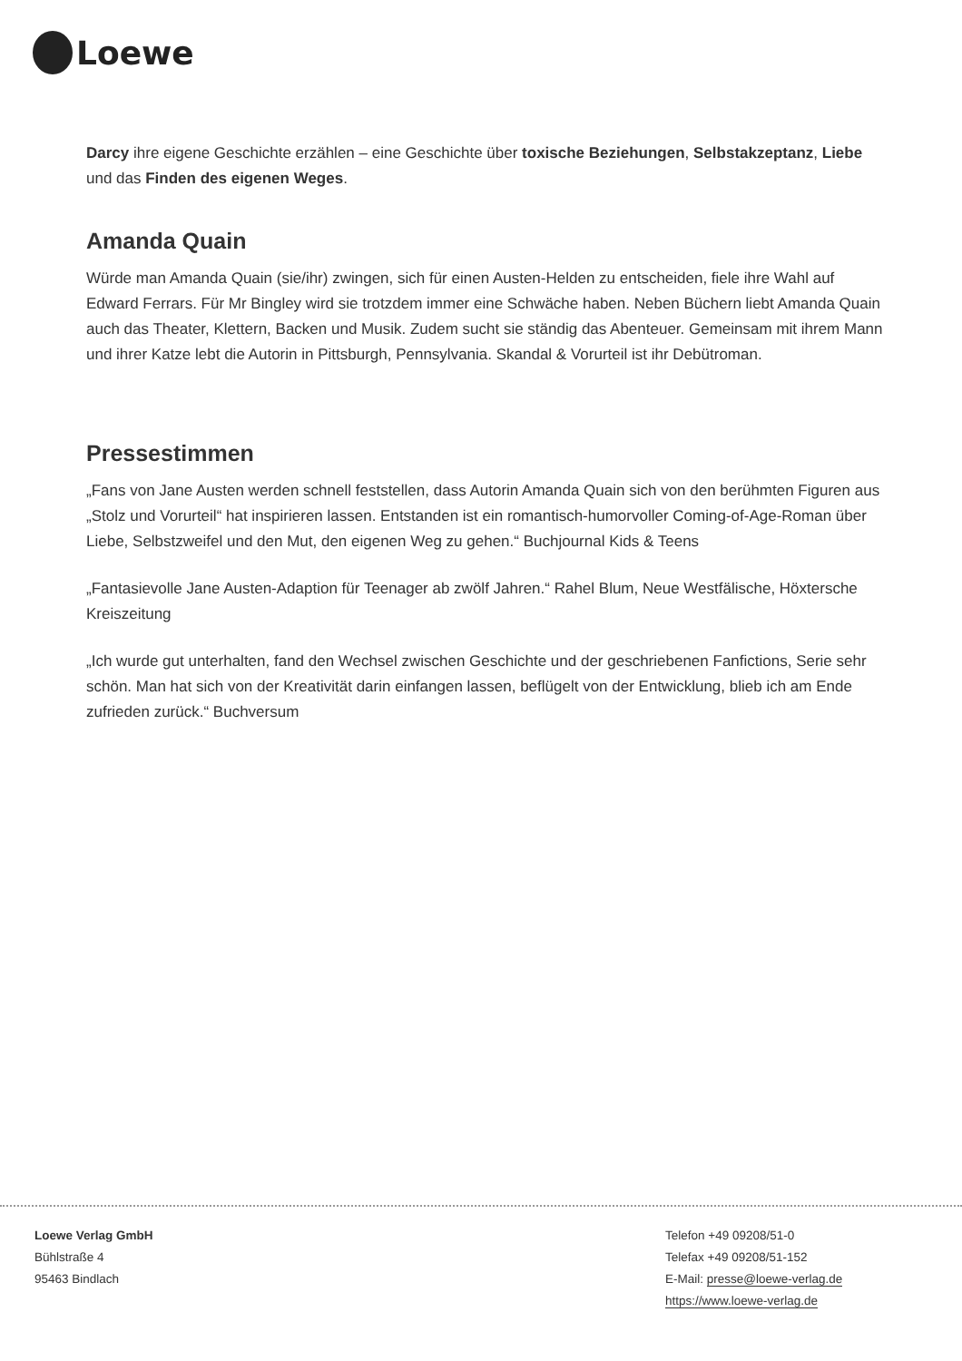Loewe
Darcy ihre eigene Geschichte erzählen – eine Geschichte über toxische Beziehungen, Selbstakzeptanz, Liebe und das Finden des eigenen Weges.
Amanda Quain
Würde man Amanda Quain (sie/ihr) zwingen, sich für einen Austen-Helden zu entscheiden, fiele ihre Wahl auf Edward Ferrars. Für Mr Bingley wird sie trotzdem immer eine Schwäche haben. Neben Büchern liebt Amanda Quain auch das Theater, Klettern, Backen und Musik. Zudem sucht sie ständig das Abenteuer. Gemeinsam mit ihrem Mann und ihrer Katze lebt die Autorin in Pittsburgh, Pennsylvania. Skandal & Vorurteil ist ihr Debütroman.
Pressestimmen
„Fans von Jane Austen werden schnell feststellen, dass Autorin Amanda Quain sich von den berühmten Figuren aus „Stolz und Vorurteil“ hat inspirieren lassen. Entstanden ist ein romantisch-humorvoller Coming-of-Age-Roman über Liebe, Selbstzweifel und den Mut, den eigenen Weg zu gehen.“ Buchjournal Kids & Teens
„Fantasievolle Jane Austen-Adaption für Teenager ab zwölf Jahren.“ Rahel Blum, Neue Westfälische, Höxtersche Kreiszeitung
„Ich wurde gut unterhalten, fand den Wechsel zwischen Geschichte und der geschriebenen Fanfictions, Serie sehr schön. Man hat sich von der Kreativität darin einfangen lassen, beflügelt von der Entwicklung, blieb ich am Ende zufrieden zurück.“ Buchversum
Loewe Verlag GmbH
Bühlstraße 4
95463 Bindlach
Telefon +49 09208/51-0
Telefax +49 09208/51-152
E-Mail: presse@loewe-verlag.de
https://www.loewe-verlag.de